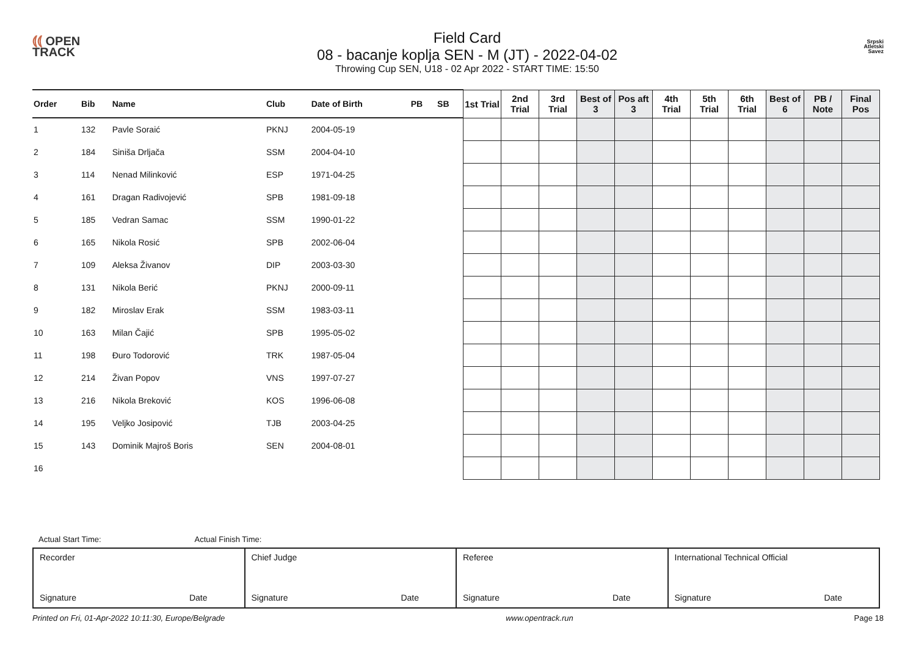⦅⦅ OPEN
TRACK
Field Card
08 - bacanje koplja SEN - M (JT) - 2022-04-02
Throwing Cup SEN, U18 - 02 Apr 2022 - START TIME: 15:50
Srpski
Atletski
Savez
| Order | Bib | Name | Club | Date of Birth | PB | SB | 1st Trial | 2nd Trial | 3rd Trial | Best of 3 | Pos aft 3 | 4th Trial | 5th Trial | 6th Trial | Best of 6 | PB / Note | Final Pos |
| --- | --- | --- | --- | --- | --- | --- | --- | --- | --- | --- | --- | --- | --- | --- | --- | --- | --- |
| 1 | 132 | Pavle Soraić | PKNJ | 2004-05-19 | | | | | | | | | | | | | |
| 2 | 184 | Siniša Drljača | SSM | 2004-04-10 | | | | | | | | | | | | | |
| 3 | 114 | Nenad Milinković | ESP | 1971-04-25 | | | | | | | | | | | | | |
| 4 | 161 | Dragan Radivojević | SPB | 1981-09-18 | | | | | | | | | | | | | |
| 5 | 185 | Vedran Samac | SSM | 1990-01-22 | | | | | | | | | | | | | |
| 6 | 165 | Nikola Rosić | SPB | 2002-06-04 | | | | | | | | | | | | | |
| 7 | 109 | Aleksa Živanov | DIP | 2003-03-30 | | | | | | | | | | | | | |
| 8 | 131 | Nikola Berić | PKNJ | 2000-09-11 | | | | | | | | | | | | | |
| 9 | 182 | Miroslav Erak | SSM | 1983-03-11 | | | | | | | | | | | | | |
| 10 | 163 | Milan Čajić | SPB | 1995-05-02 | | | | | | | | | | | | | |
| 11 | 198 | Đuro Todorović | TRK | 1987-05-04 | | | | | | | | | | | | | |
| 12 | 214 | Živan Popov | VNS | 1997-07-27 | | | | | | | | | | | | | |
| 13 | 216 | Nikola Breković | KOS | 1996-06-08 | | | | | | | | | | | | | |
| 14 | 195 | Veljko Josipović | TJB | 2003-04-25 | | | | | | | | | | | | | |
| 15 | 143 | Dominik Majroš Boris | SEN | 2004-08-01 | | | | | | | | | | | | | |
| 16 | | | | | | | | | | | | | | | | | |
Actual Start Time: Actual Finish Time:
| Recorder Signature Date | Chief Judge Signature Date | Referee Signature Date | International Technical Official Signature Date |
Printed on Fri, 01-Apr-2022 10:11:30, Europe/Belgrade www.opentrack.run Page 18